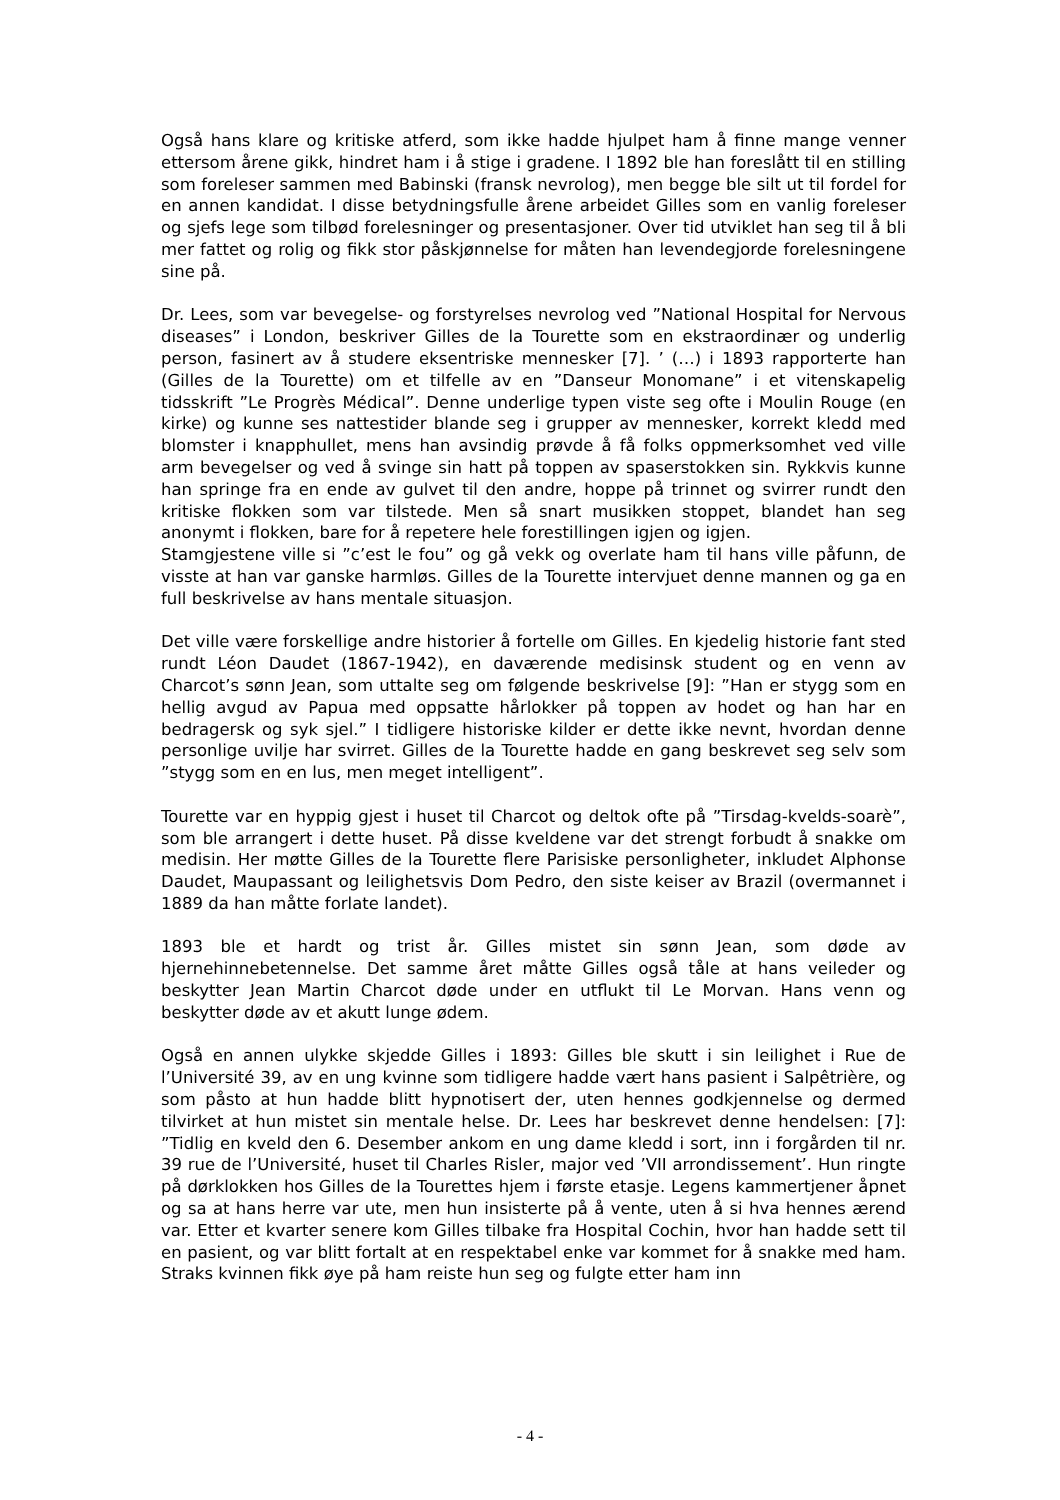Også hans klare og kritiske atferd, som ikke hadde hjulpet ham å finne mange venner ettersom årene gikk, hindret ham i å stige i gradene. I 1892 ble han foreslått til en stilling som foreleser sammen med Babinski (fransk nevrolog), men begge ble silt ut til fordel for en annen kandidat. I disse betydningsfulle årene arbeidet Gilles som en vanlig foreleser og sjefs lege som tilbød forelesninger og presentasjoner. Over tid utviklet han seg til å bli mer fattet og rolig og fikk stor påskjønnelse for måten han levendegjorde forelesningene sine på.
Dr. Lees, som var bevegelse- og forstyrelses nevrolog ved ”National Hospital for Nervous diseases” i London, beskriver Gilles de la Tourette som en ekstraordinær og underlig person, fasinert av å studere eksentriske mennesker [7]. ’ (…) i 1893 rapporterte han (Gilles de la Tourette) om et tilfelle av en ”Danseur Monomane” i et vitenskapelig tidsskrift ”Le Progrès Médical”. Denne underlige typen viste seg ofte i Moulin Rouge (en kirke) og kunne ses nattestider blande seg i grupper av mennesker, korrekt kledd med blomster i knapphullet, mens han avsindig prøvde å få folks oppmerksomhet ved ville arm bevegelser og ved å svinge sin hatt på toppen av spaserstokken sin. Rykkvis kunne han springe fra en ende av gulvet til den andre, hoppe på trinnet og svirrer rundt den kritiske flokken som var tilstede. Men så snart musikken stoppet, blandet han seg anonymt i flokken, bare for å repetere hele forestillingen igjen og igjen.
Stamgjestene ville si ”c’est le fou” og gå vekk og overlate ham til hans ville påfunn, de visste at han var ganske harmløs. Gilles de la Tourette intervjuet denne mannen og ga en full beskrivelse av hans mentale situasjon.
Det ville være forskellige andre historier å fortelle om Gilles. En kjedelig historie fant sted rundt Léon Daudet (1867-1942), en daværende medisinsk student og en venn av Charcot’s sønn Jean, som uttalte seg om følgende beskrivelse [9]: ”Han er stygg som en hellig avgud av Papua med oppsatte hårlokker på toppen av hodet og han har en bedragersk og syk sjel.” I tidligere historiske kilder er dette ikke nevnt, hvordan denne personlige uvilje har svirret. Gilles de la Tourette hadde en gang beskrevet seg selv som ”stygg som en en lus, men meget intelligent”.
Tourette var en hyppig gjest i huset til Charcot og deltok ofte på ”Tirsdag-kvelds-soarè”, som ble arrangert i dette huset. På disse kveldene var det strengt forbudt å snakke om medisin. Her møtte Gilles de la Tourette flere Parisiske personligheter, inkludet Alphonse Daudet, Maupassant og leilighetsvis Dom Pedro, den siste keiser av Brazil (overmannet i 1889 da han måtte forlate landet).
1893 ble et hardt og trist år. Gilles mistet sin sønn Jean, som døde av hjernehinnebetennelse. Det samme året måtte Gilles også tåle at hans veileder og beskytter Jean Martin Charcot døde under en utflukt til Le Morvan. Hans venn og beskytter døde av et akutt lunge ødem.
Også en annen ulykke skjedde Gilles i 1893: Gilles ble skutt i sin leilighet i Rue de l’Université 39, av en ung kvinne som tidligere hadde vært hans pasient i Salpêtrière, og som påsto at hun hadde blitt hypnotisert der, uten hennes godkjennelse og dermed tilvirket at hun mistet sin mentale helse. Dr. Lees har beskrevet denne hendelsen: [7]: ”Tidlig en kveld den 6. Desember ankom en ung dame kledd i sort, inn i forgården til nr. 39 rue de l’Université, huset til Charles Risler, major ved ’VII arrondissement’. Hun ringte på dørklokken hos Gilles de la Tourettes hjem i første etasje. Legens kammertjener åpnet og sa at hans herre var ute, men hun insisterte på å vente, uten å si hva hennes ærend var. Etter et kvarter senere kom Gilles tilbake fra Hospital Cochin, hvor han hadde sett til en pasient, og var blitt fortalt at en respektabel enke var kommet for å snakke med ham. Straks kvinnen fikk øye på ham reiste hun seg og fulgte etter ham inn
- 4 -